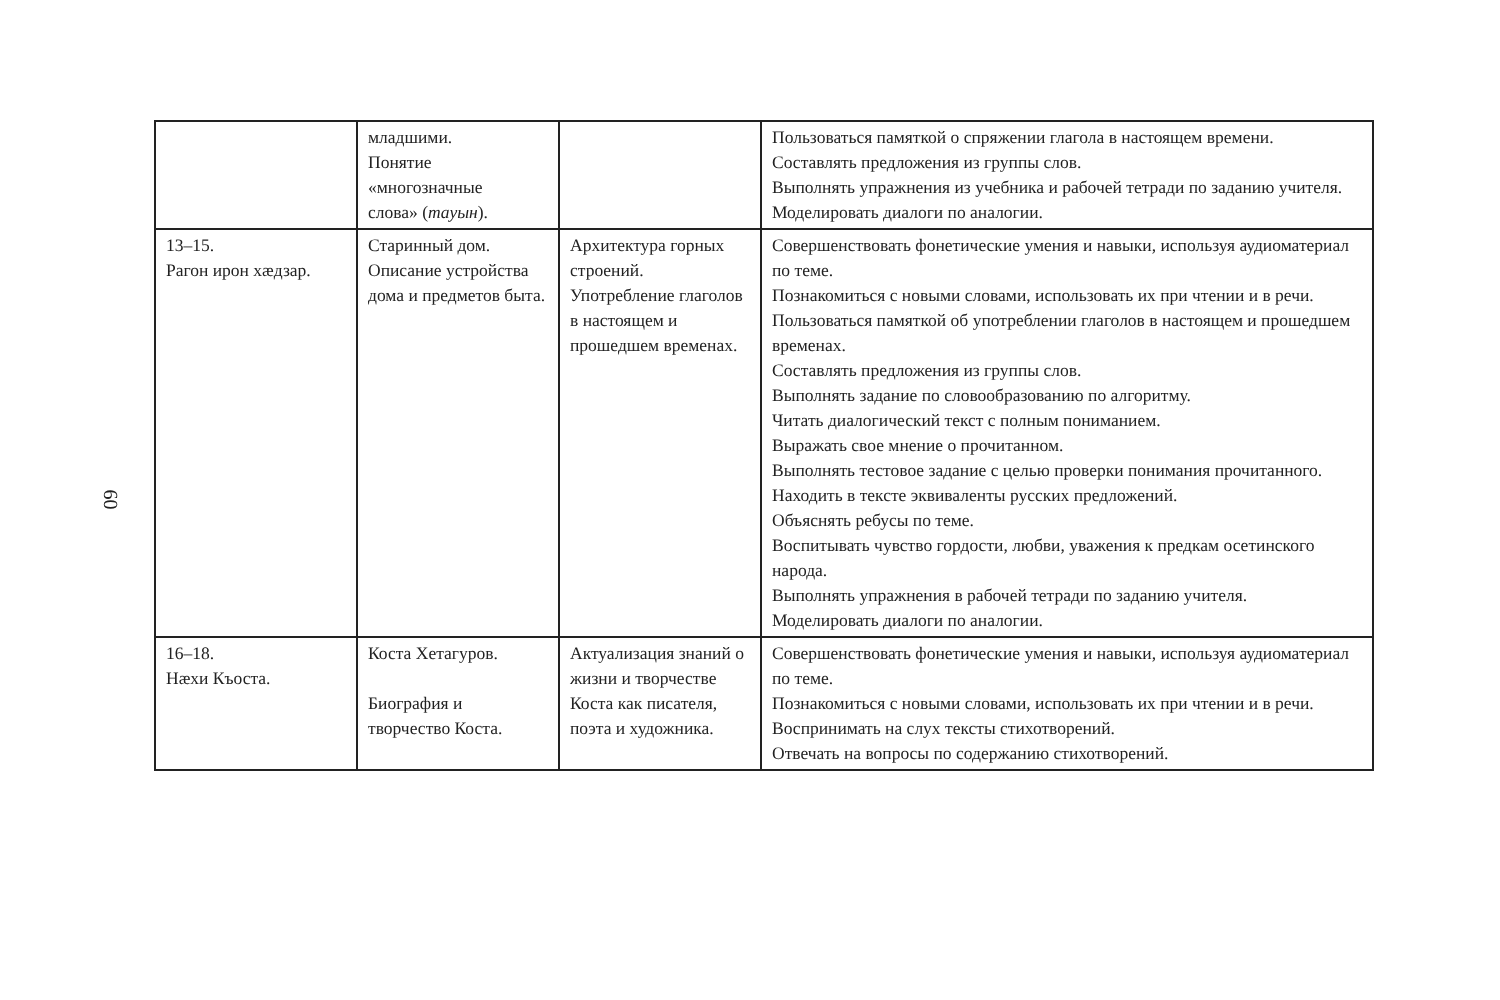60
| | младшими. Понятие «многозначные слова» ( тауын ). | | Пользоваться памяткой о спряжении глагола в настоящем времени. Составлять предложения из группы слов. Выполнять упражнения из учебника и рабочей тетради по заданию учителя. Моделировать диалоги по аналогии. |
| 13–15. Рагон ирон хæдзар. | Старинный дом. Описание устройства дома и предметов быта. | Архитектура горных строений. Употребление глаголов в настоящем и прошедшем временах. | Совершенствовать фонетические умения и навыки, используя аудиоматериал по теме. Познакомиться с новыми словами, использовать их при чтении и в речи. Пользоваться памяткой об употреблении глаголов в настоящем и прошедшем временах. Составлять предложения из группы слов. Выполнять задание по словообразованию по алгоритму. Читать диалогический текст с полным пониманием. Выражать свое мнение о прочитанном. Выполнять тестовое задание с целью проверки понимания прочитанного. Находить в тексте эквиваленты русских предложений. Объяснять ребусы по теме. Воспитывать чувство гордости, любви, уважения к предкам осетинского народа. Выполнять упражнения в рабочей тетради по заданию учителя. Моделировать диалоги по аналогии. |
| 16–18. Нæхи Къоста. | Коста Хетагуров. Биография и творчество Коста. | Актуализация знаний о жизни и творчестве Коста как писателя, поэта и художника. | Совершенствовать фонетические умения и навыки, используя аудиоматериал по теме. Познакомиться с новыми словами, использовать их при чтении и в речи. Воспринимать на слух тексты стихотворений. Отвечать на вопросы по содержанию стихотворений. |